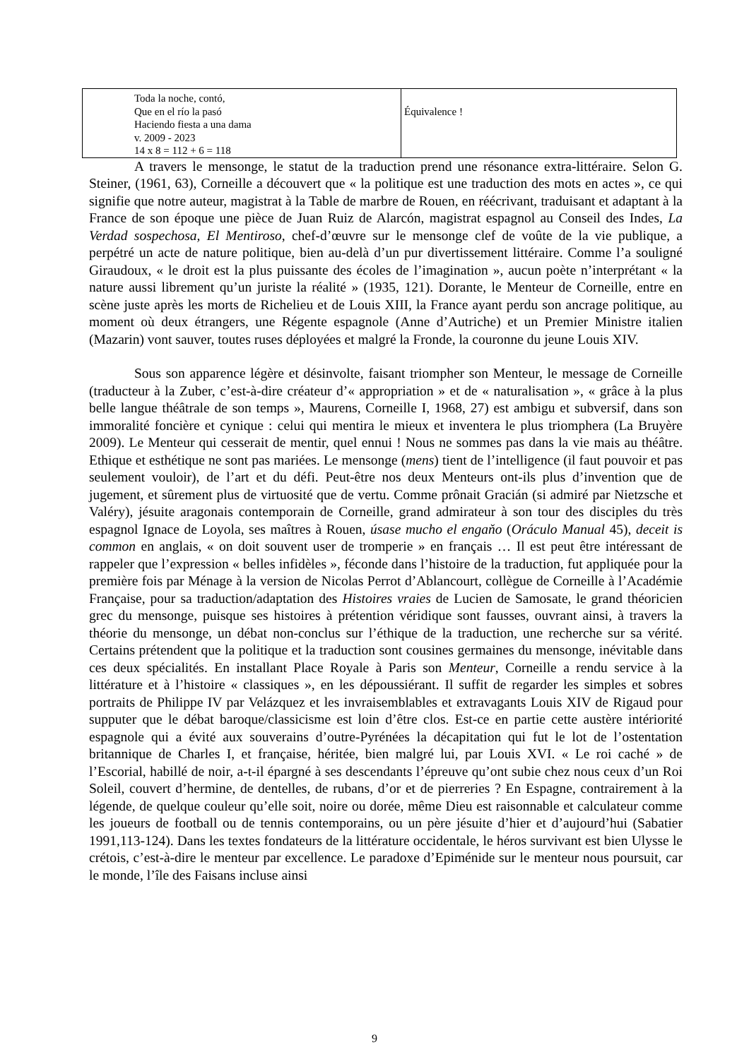| Toda la noche, contó, Que en el río la pasó Haciendo fiesta a una dama v. 2009 - 2023 14 x 8 = 112 + 6 = 118 | Équivalence ! |
A travers le mensonge, le statut de la traduction prend une résonance extra-littéraire. Selon G. Steiner, (1961, 63), Corneille a découvert que « la politique est une traduction des mots en actes », ce qui signifie que notre auteur, magistrat à la Table de marbre de Rouen, en réécrivant, traduisant et adaptant à la France de son époque une pièce de Juan Ruiz de Alarcón, magistrat espagnol au Conseil des Indes, La Verdad sospechosa, El Mentiroso, chef-d’œuvre sur le mensonge clef de voûte de la vie publique, a perpétré un acte de nature politique, bien au-delà d’un pur divertissement littéraire. Comme l’a souligné Giraudoux, « le droit est la plus puissante des écoles de l’imagination », aucun poète n’interprétant « la nature aussi librement qu’un juriste la réalité » (1935, 121). Dorante, le Menteur de Corneille, entre en scène juste après les morts de Richelieu et de Louis XIII, la France ayant perdu son ancrage politique, au moment où deux étrangers, une Régente espagnole (Anne d’Autriche) et un Premier Ministre italien (Mazarin) vont sauver, toutes ruses déployées et malgré la Fronde, la couronne du jeune Louis XIV.
Sous son apparence légère et désinvolte, faisant triompher son Menteur, le message de Corneille (traducteur à la Zuber, c’est-à-dire créateur d’« appropriation » et de « naturalisation », « grâce à la plus belle langue théâtrale de son temps », Maurens, Corneille I, 1968, 27) est ambigu et subversif, dans son immoralité foncière et cynique : celui qui mentira le mieux et inventera le plus triomphera (La Bruyère 2009). Le Menteur qui cesserait de mentir, quel ennui ! Nous ne sommes pas dans la vie mais au théâtre. Ethique et esthétique ne sont pas mariées. Le mensonge (mens) tient de l’intelligence (il faut pouvoir et pas seulement vouloir), de l’art et du défi. Peut-être nos deux Menteurs ont-ils plus d’invention que de jugement, et sûrement plus de virtuosité que de vertu. Comme prônait Gracián (si admiré par Nietzsche et Valéry), jésuite aragonais contemporain de Corneille, grand admirateur à son tour des disciples du très espagnol Ignace de Loyola, ses maîtres à Rouen, úsase mucho el engaňo (Oráculo Manual 45), deceit is common en anglais, « on doit souvent user de tromperie » en français … Il est peut être intéressant de rappeler que l’expression « belles infidèles », féconde dans l’histoire de la traduction, fut appliquée pour la première fois par Ménage à la version de Nicolas Perrot d’Ablancourt, collègue de Corneille à l’Académie Française, pour sa traduction/adaptation des Histoires vraies de Lucien de Samosate, le grand théoricien grec du mensonge, puisque ses histoires à prétention véridique sont fausses, ouvrant ainsi, à travers la théorie du mensonge, un débat non-conclus sur l’éthique de la traduction, une recherche sur sa vérité. Certains prétendent que la politique et la traduction sont cousines germaines du mensonge, inévitable dans ces deux spécialités. En installant Place Royale à Paris son Menteur, Corneille a rendu service à la littérature et à l’histoire « classiques », en les dépoussiérant. Il suffit de regarder les simples et sobres portraits de Philippe IV par Velázquez et les invraisemblables et extravagants Louis XIV de Rigaud pour supputer que le débat baroque/classicisme est loin d’être clos. Est-ce en partie cette austère intériorité espagnole qui a évité aux souverains d’outre-Pyrénées la décapitation qui fut le lot de l’ostentation britannique de Charles I, et française, héritée, bien malgré lui, par Louis XVI. « Le roi caché » de l’Escorial, habillé de noir, a-t-il épargné à ses descendants l’épreuve qu’ont subie chez nous ceux d’un Roi Soleil, couvert d’hermine, de dentelles, de rubans, d’or et de pierreries ? En Espagne, contrairement à la légende, de quelque couleur qu’elle soit, noire ou dorée, même Dieu est raisonnable et calculateur comme les joueurs de football ou de tennis contemporains, ou un père jésuite d’hier et d’aujourd’hui (Sabatier 1991,113-124). Dans les textes fondateurs de la littérature occidentale, le héros survivant est bien Ulysse le crétois, c’est-à-dire le menteur par excellence. Le paradoxe d’Epiménide sur le menteur nous poursuit, car le monde, l’île des Faisans incluse ainsi
9